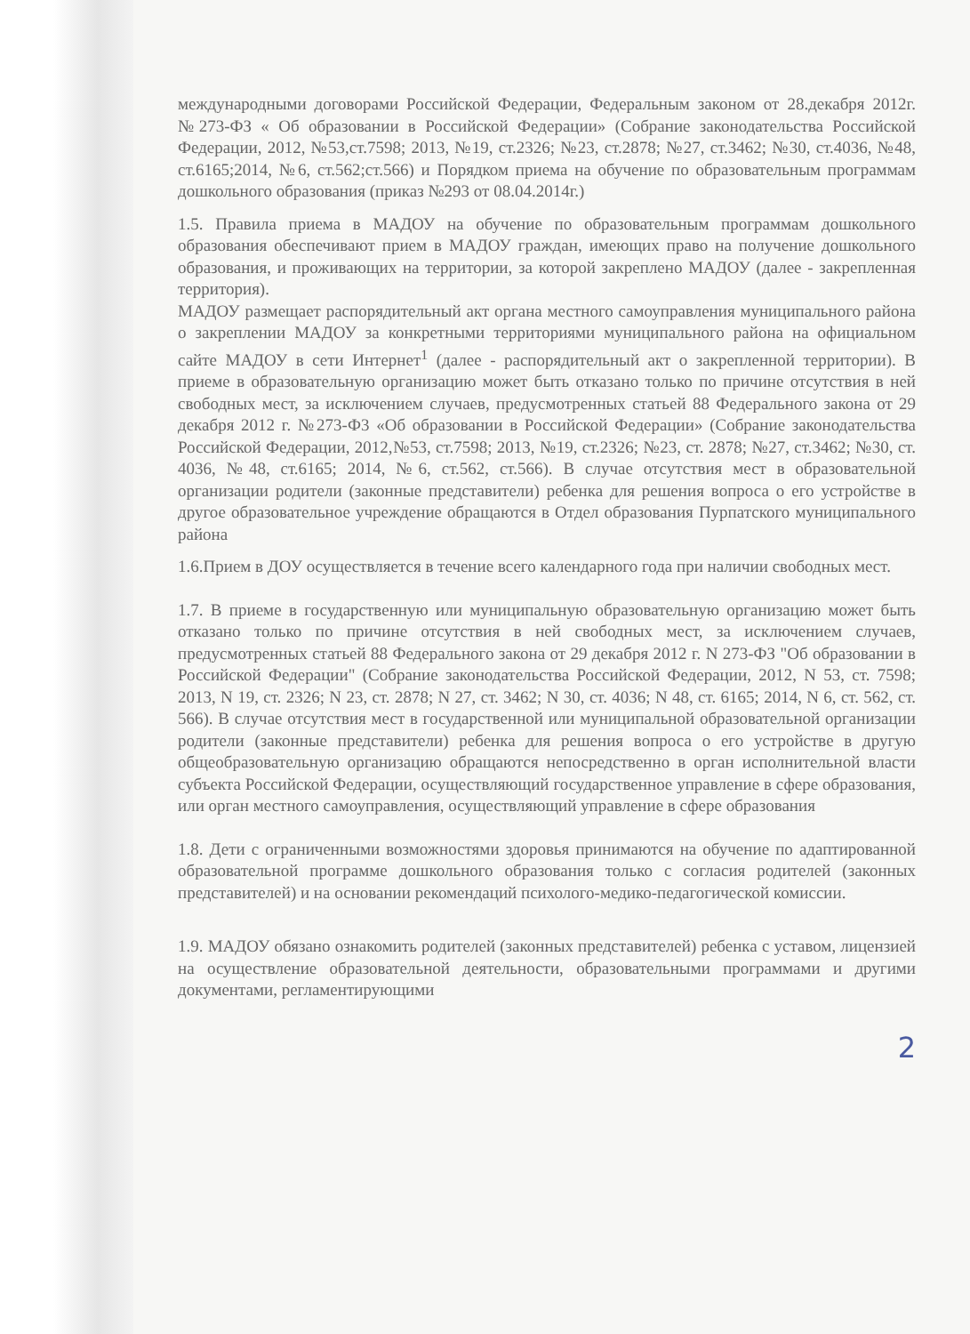международными договорами Российской Федерации, Федеральным законом от 28.декабря 2012г. №273-ФЗ « Об образовании в Российской Федерации» (Собрание законодательства Российской Федерации, 2012, №53,ст.7598; 2013, №19, ст.2326; №23, ст.2878; №27, ст.3462; №30, ст.4036, №48, ст.6165;2014, №6, ст.562;ст.566) и Порядком приема на обучение по образовательным программам дошкольного образования (приказ №293 от 08.04.2014г.)
1.5. Правила приема в МАДОУ на обучение по образовательным программам дошкольного образования обеспечивают прием в МАДОУ граждан, имеющих право на получение дошкольного образования, и проживающих на территории, за которой закреплено МАДОУ (далее - закрепленная территория).
МАДОУ размещает распорядительный акт органа местного самоуправления муниципального района о закреплении МАДОУ за конкретными территориями муниципального района на официальном сайте МАДОУ в сети Интернет<sup>1</sup> (далее - распорядительный акт о закрепленной территории). В приеме в образовательную организацию может быть отказано только по причине отсутствия в ней свободных мест, за исключением случаев, предусмотренных статьей 88 Федерального закона от 29 декабря 2012 г. №273-Ф3 «Об образовании в Российской Федерации» (Собрание законодательства Российской Федерации, 2012,№53, ст.7598; 2013, №19, ст.2326; №23, ст. 2878; №27, ст.3462; №30, ст. 4036, №48, ст.6165; 2014, №6, ст.562, ст.566). В случае отсутствия мест в образовательной организации родители (законные представители) ребенка для решения вопроса о его устройстве в другое образовательное учреждение обращаются в Отдел образования Пурпатского муниципального района
1.6.Прием в ДОУ осуществляется в течение всего календарного года при наличии свободных мест.
1.7. В приеме в государственную или муниципальную образовательную организацию может быть отказано только по причине отсутствия в ней свободных мест, за исключением случаев, предусмотренных статьей 88 Федерального закона от 29 декабря 2012 г. N 273-ФЗ "Об образовании в Российской Федерации" (Собрание законодательства Российской Федерации, 2012, N 53, ст. 7598; 2013, N 19, ст. 2326; N 23, ст. 2878; N 27, ст. 3462; N 30, ст. 4036; N 48, ст. 6165; 2014, N 6, ст. 562, ст. 566). В случае отсутствия мест в государственной или муниципальной образовательной организации родители (законные представители) ребенка для решения вопроса о его устройстве в другую общеобразовательную организацию обращаются непосредственно в орган исполнительной власти субъекта Российской Федерации, осуществляющий государственное управление в сфере образования, или орган местного самоуправления, осуществляющий управление в сфере образования
1.8. Дети с ограниченными возможностями здоровья принимаются на обучение по адаптированной образовательной программе дошкольного образования только с согласия родителей (законных представителей) и на основании рекомендаций психолого-медико-педагогической комиссии.
1.9. МАДОУ обязано ознакомить родителей (законных представителей) ребенка с уставом, лицензией на осуществление образовательной деятельности, образовательными программами и другими документами, регламентирующими
2